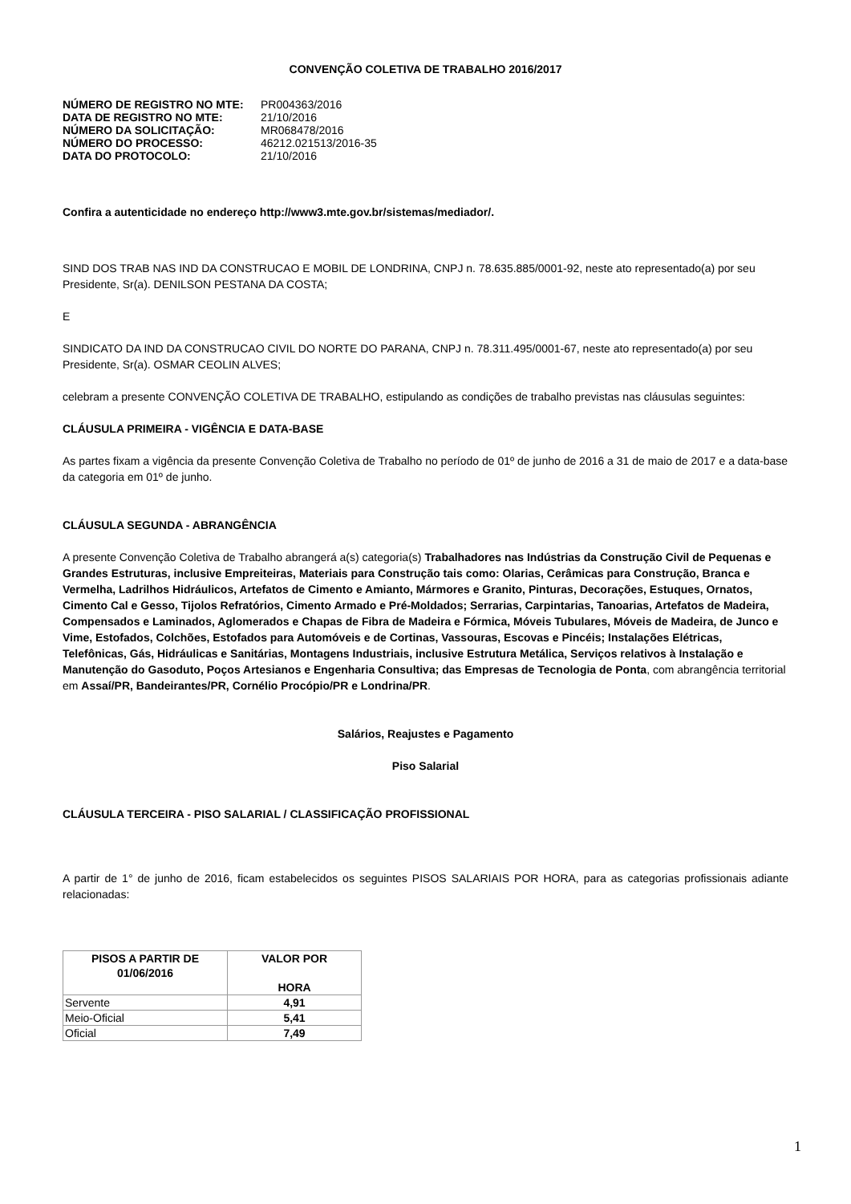CONVENÇÃO COLETIVA DE TRABALHO 2016/2017
| NÚMERO DE REGISTRO NO MTE: | PR004363/2016 |
| DATA DE REGISTRO NO MTE: | 21/10/2016 |
| NÚMERO DA SOLICITAÇÃO: | MR068478/2016 |
| NÚMERO DO PROCESSO: | 46212.021513/2016-35 |
| DATA DO PROTOCOLO: | 21/10/2016 |
Confira a autenticidade no endereço http://www3.mte.gov.br/sistemas/mediador/.
SIND DOS TRAB NAS IND DA CONSTRUCAO E MOBIL DE LONDRINA, CNPJ n. 78.635.885/0001-92, neste ato representado(a) por seu Presidente, Sr(a). DENILSON PESTANA DA COSTA;
E
SINDICATO DA IND DA CONSTRUCAO CIVIL DO NORTE DO PARANA, CNPJ n. 78.311.495/0001-67, neste ato representado(a) por seu Presidente, Sr(a). OSMAR CEOLIN ALVES;
celebram a presente CONVENÇÃO COLETIVA DE TRABALHO, estipulando as condições de trabalho previstas nas cláusulas seguintes:
CLÁUSULA PRIMEIRA - VIGÊNCIA E DATA-BASE
As partes fixam a vigência da presente Convenção Coletiva de Trabalho no período de 01º de junho de 2016 a 31 de maio de 2017 e a data-base da categoria em 01º de junho.
CLÁUSULA SEGUNDA - ABRANGÊNCIA
A presente Convenção Coletiva de Trabalho abrangerá a(s) categoria(s) Trabalhadores nas Indústrias da Construção Civil de Pequenas e Grandes Estruturas, inclusive Empreiteiras, Materiais para Construção tais como: Olarias, Cerâmicas para Construção, Branca e Vermelha, Ladrilhos Hidráulicos, Artefatos de Cimento e Amianto, Mármores e Granito, Pinturas, Decorações, Estuques, Ornatos, Cimento Cal e Gesso, Tijolos Refratórios, Cimento Armado e Pré-Moldados; Serrarias, Carpintarias, Tanoarias, Artefatos de Madeira, Compensados e Laminados, Aglomerados e Chapas de Fibra de Madeira e Fórmica, Móveis Tubulares, Móveis de Madeira, de Junco e Vime, Estofados, Colchões, Estofados para Automóveis e de Cortinas, Vassouras, Escovas e Pincéis; Instalações Elétricas, Telefônicas, Gás, Hidráulicas e Sanitárias, Montagens Industriais, inclusive Estrutura Metálica, Serviços relativos à Instalação e Manutenção do Gasoduto, Poços Artesianos e Engenharia Consultiva; das Empresas de Tecnologia de Ponta, com abrangência territorial em Assaí/PR, Bandeirantes/PR, Cornélio Procópio/PR e Londrina/PR.
Salários, Reajustes e Pagamento
Piso Salarial
CLÁUSULA TERCEIRA - PISO SALARIAL / CLASSIFICAÇÃO PROFISSIONAL
A partir de 1° de junho de 2016, ficam estabelecidos os seguintes PISOS SALARIAIS POR HORA, para as categorias profissionais adiante relacionadas:
| PISOS A PARTIR DE 01/06/2016 | VALOR POR HORA |
| --- | --- |
| Servente | 4,91 |
| Meio-Oficial | 5,41 |
| Oficial | 7,49 |
1